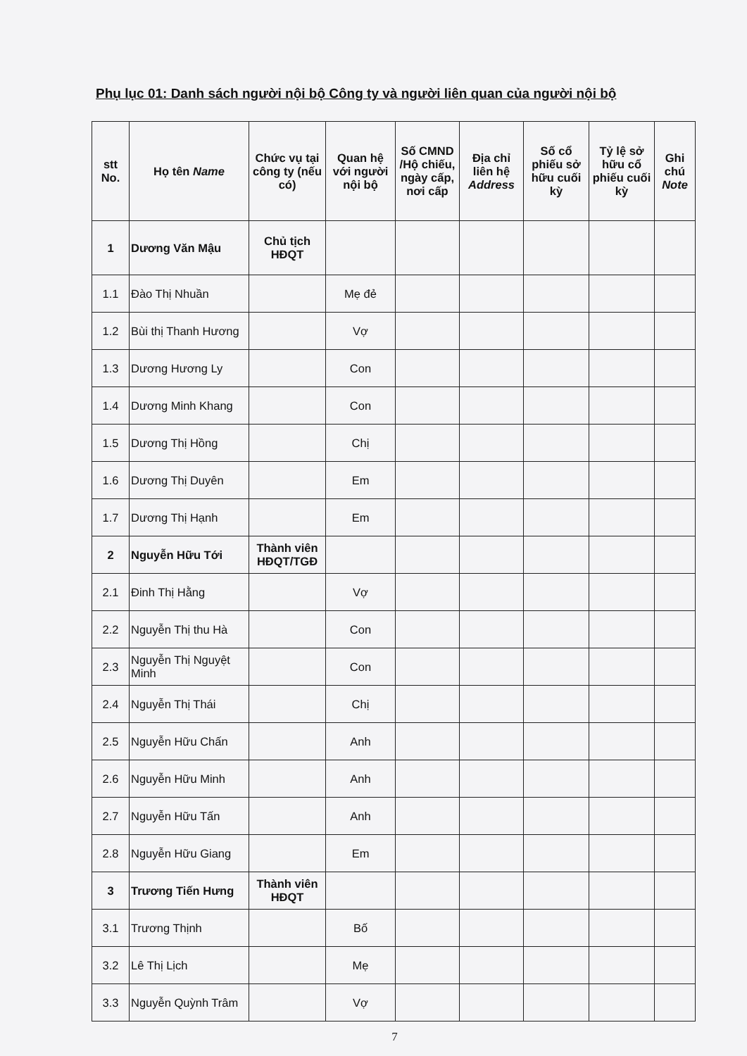Phụ lục 01: Danh sách người nội bộ Công ty và người liên quan của người nội bộ
| stt No. | Họ tên Name | Chức vụ tại công ty (nếu có) | Quan hệ với người nội bộ | Số CMND /Hộ chiếu, ngày cấp, nơi cấp | Địa chỉ liên hệ Address | Số cổ phiếu sở hữu cuối kỳ | Tỷ lệ sở hữu cổ phiếu cuối kỳ | Ghi chú Note |
| --- | --- | --- | --- | --- | --- | --- | --- | --- |
| 1 | Dương Văn Mậu | Chủ tịch HĐQT | | | | | | |
| 1.1 | Đào Thị Nhuần | | Mẹ đẻ | | | | | |
| 1.2 | Bùi thị Thanh Hương | | Vợ | | | | | |
| 1.3 | Dương Hương Ly | | Con | | | | | |
| 1.4 | Dương Minh Khang | | Con | | | | | |
| 1.5 | Dương Thị Hồng | | Chị | | | | | |
| 1.6 | Dương Thị Duyên | | Em | | | | | |
| 1.7 | Dương Thị Hạnh | | Em | | | | | |
| 2 | Nguyễn Hữu Tới | Thành viên HĐQT/TGĐ | | | | | | |
| 2.1 | Đinh Thị Hằng | | Vợ | | | | | |
| 2.2 | Nguyễn Thị thu Hà | | Con | | | | | |
| 2.3 | Nguyễn Thị Nguyệt Minh | | Con | | | | | |
| 2.4 | Nguyễn Thị Thái | | Chị | | | | | |
| 2.5 | Nguyễn Hữu Chấn | | Anh | | | | | |
| 2.6 | Nguyễn Hữu Minh | | Anh | | | | | |
| 2.7 | Nguyễn Hữu Tấn | | Anh | | | | | |
| 2.8 | Nguyễn Hữu Giang | | Em | | | | | |
| 3 | Trương Tiến Hưng | Thành viên HĐQT | | | | | | |
| 3.1 | Trương Thịnh | | Bố | | | | | |
| 3.2 | Lê Thị Lịch | | Mẹ | | | | | |
| 3.3 | Nguyễn Quỳnh Trâm | | Vợ | | | | | |
7